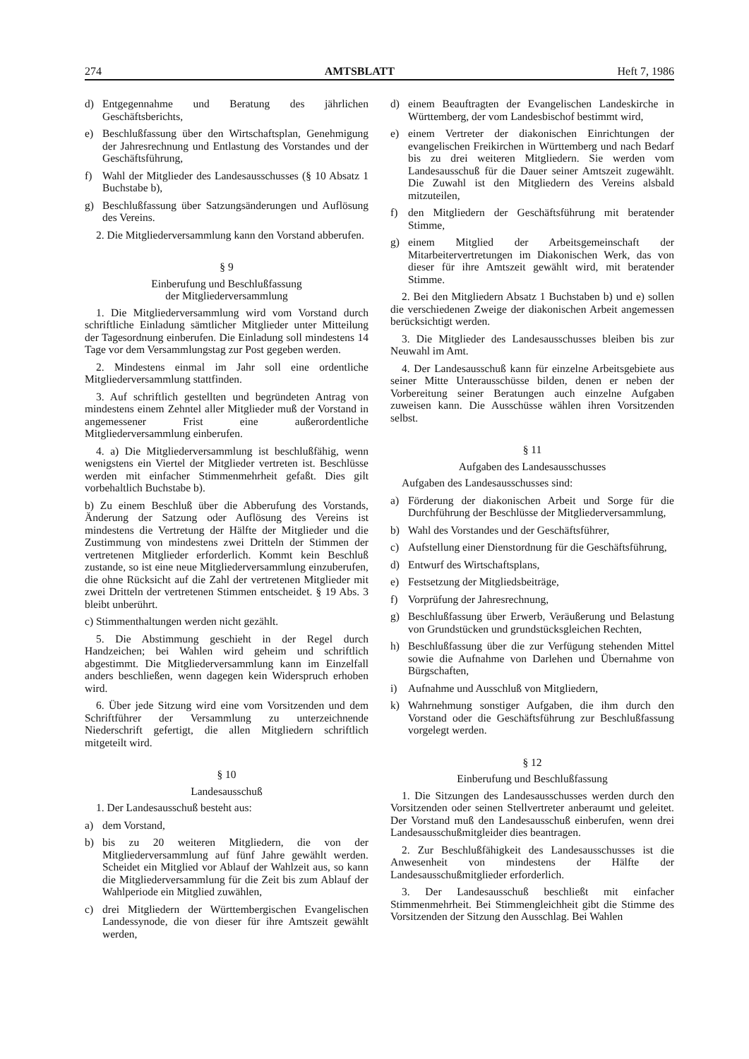274 AMTSBLATT Heft 7, 1986
d) Entgegennahme und Beratung des jährlichen Geschäftsberichts,
e) Beschlußfassung über den Wirtschaftsplan, Genehmigung der Jahresrechnung und Entlastung des Vorstandes und der Geschäftsführung,
f) Wahl der Mitglieder des Landesausschusses (§ 10 Absatz 1 Buchstabe b),
g) Beschlußfassung über Satzungsänderungen und Auflösung des Vereins.
2. Die Mitgliederversammlung kann den Vorstand abberufen.
§ 9
Einberufung und Beschlußfassung
der Mitgliederversammlung
1. Die Mitgliederversammlung wird vom Vorstand durch schriftliche Einladung sämtlicher Mitglieder unter Mitteilung der Tagesordnung einberufen. Die Einladung soll mindestens 14 Tage vor dem Versammlungstag zur Post gegeben werden.
2. Mindestens einmal im Jahr soll eine ordentliche Mitgliederversammlung stattfinden.
3. Auf schriftlich gestellten und begründeten Antrag von mindestens einem Zehntel aller Mitglieder muß der Vorstand in angemessener Frist eine außerordentliche Mitgliederversammlung einberufen.
4. a) Die Mitgliederversammlung ist beschlußfähig, wenn wenigstens ein Viertel der Mitglieder vertreten ist. Beschlüsse werden mit einfacher Stimmenmehrheit gefaßt. Dies gilt vorbehaltlich Buchstabe b).
b) Zu einem Beschluß über die Abberufung des Vorstands, Änderung der Satzung oder Auflösung des Vereins ist mindestens die Vertretung der Hälfte der Mitglieder und die Zustimmung von mindestens zwei Dritteln der Stimmen der vertretenen Mitglieder erforderlich. Kommt kein Beschluß zustande, so ist eine neue Mitgliederversammlung einzuberufen, die ohne Rücksicht auf die Zahl der vertretenen Mitglieder mit zwei Dritteln der vertretenen Stimmen entscheidet. § 19 Abs. 3 bleibt unberührt.
c) Stimmenthaltungen werden nicht gezählt.
5. Die Abstimmung geschieht in der Regel durch Handzeichen; bei Wahlen wird geheim und schriftlich abgestimmt. Die Mitgliederversammlung kann im Einzelfall anders beschließen, wenn dagegen kein Widerspruch erhoben wird.
6. Über jede Sitzung wird eine vom Vorsitzenden und dem Schriftführer der Versammlung zu unterzeichnende Niederschrift gefertigt, die allen Mitgliedern schriftlich mitgeteilt wird.
§ 10
Landesausschuß
1. Der Landesausschuß besteht aus:
a) dem Vorstand,
b) bis zu 20 weiteren Mitgliedern, die von der Mitgliederversammlung auf fünf Jahre gewählt werden. Scheidet ein Mitglied vor Ablauf der Wahlzeit aus, so kann die Mitgliederversammlung für die Zeit bis zum Ablauf der Wahlperiode ein Mitglied zuwählen,
c) drei Mitgliedern der Württembergischen Evangelischen Landessynode, die von dieser für ihre Amtszeit gewählt werden,
d) einem Beauftragten der Evangelischen Landeskirche in Württemberg, der vom Landesbischof bestimmt wird,
e) einem Vertreter der diakonischen Einrichtungen der evangelischen Freikirchen in Württemberg und nach Bedarf bis zu drei weiteren Mitgliedern. Sie werden vom Landesausschuß für die Dauer seiner Amtszeit zugewählt. Die Zuwahl ist den Mitgliedern des Vereins alsbald mitzuteilen,
f) den Mitgliedern der Geschäftsführung mit beratender Stimme,
g) einem Mitglied der Arbeitsgemeinschaft der Mitarbeitervertretungen im Diakonischen Werk, das von dieser für ihre Amtszeit gewählt wird, mit beratender Stimme.
2. Bei den Mitgliedern Absatz 1 Buchstaben b) und e) sollen die verschiedenen Zweige der diakonischen Arbeit angemessen berücksichtigt werden.
3. Die Mitglieder des Landesausschusses bleiben bis zur Neuwahl im Amt.
4. Der Landesausschuß kann für einzelne Arbeitsgebiete aus seiner Mitte Unterausschüsse bilden, denen er neben der Vorbereitung seiner Beratungen auch einzelne Aufgaben zuweisen kann. Die Ausschüsse wählen ihren Vorsitzenden selbst.
§ 11
Aufgaben des Landesausschusses
Aufgaben des Landesausschusses sind:
a) Förderung der diakonischen Arbeit und Sorge für die Durchführung der Beschlüsse der Mitgliederversammlung,
b) Wahl des Vorstandes und der Geschäftsführer,
c) Aufstellung einer Dienstordnung für die Geschäftsführung,
d) Entwurf des Wirtschaftsplans,
e) Festsetzung der Mitgliedsbeiträge,
f) Vorprüfung der Jahresrechnung,
g) Beschlußfassung über Erwerb, Veräußerung und Belastung von Grundstücken und grundstücksgleichen Rechten,
h) Beschlußfassung über die zur Verfügung stehenden Mittel sowie die Aufnahme von Darlehen und Übernahme von Bürgschaften,
i) Aufnahme und Ausschluß von Mitgliedern,
k) Wahrnehmung sonstiger Aufgaben, die ihm durch den Vorstand oder die Geschäftsführung zur Beschlußfassung vorgelegt werden.
§ 12
Einberufung und Beschlußfassung
1. Die Sitzungen des Landesausschusses werden durch den Vorsitzenden oder seinen Stellvertreter anberaumt und geleitet. Der Vorstand muß den Landesausschuß einberufen, wenn drei Landesausschußmitgleider dies beantragen.
2. Zur Beschlußfähigkeit des Landesausschusses ist die Anwesenheit von mindestens der Hälfte der Landesausschußmitglieder erforderlich.
3. Der Landesausschuß beschließt mit einfacher Stimmenmehrheit. Bei Stimmengleichheit gibt die Stimme des Vorsitzenden der Sitzung den Ausschlag. Bei Wahlen